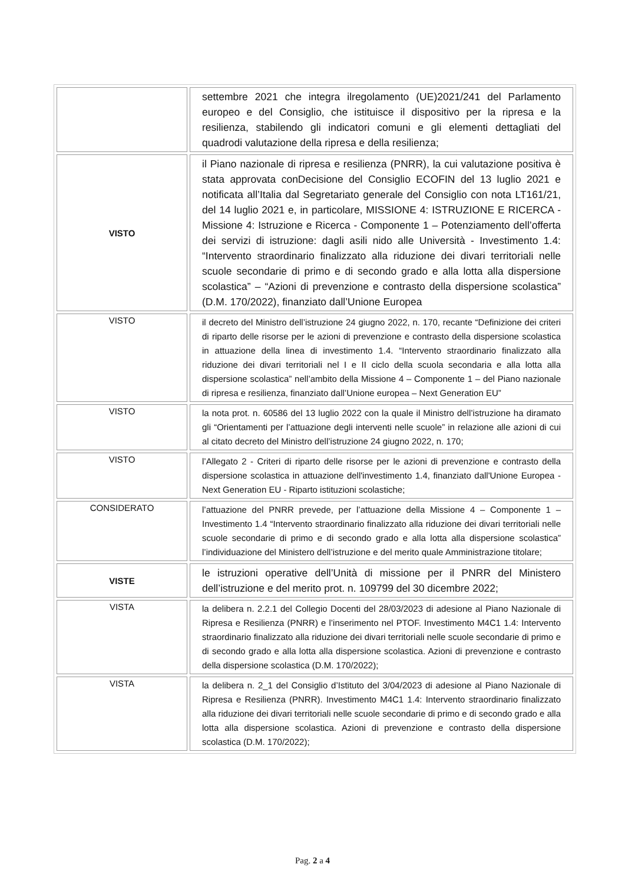| | settembre 2021 che integra ilregolamento (UE)2021/241 del Parlamento europeo e del Consiglio, che istituisce il dispositivo per la ripresa e la resilienza, stabilendo gli indicatori comuni e gli elementi dettagliati del quadrodi valutazione della ripresa e della resilienza; |
| VISTO | il Piano nazionale di ripresa e resilienza (PNRR), la cui valutazione positiva è stata approvata conDecisione del Consiglio ECOFIN del 13 luglio 2021 e notificata all’Italia dal Segretariato generale del Consiglio con nota LT161/21, del 14 luglio 2021 e, in particolare, MISSIONE 4: ISTRUZIONE E RICERCA - Missione 4: Istruzione e Ricerca - Componente 1 – Potenziamento dell’offerta dei servizi di istruzione: dagli asili nido alle Università - Investimento 1.4: “Intervento straordinario finalizzato alla riduzione dei divari territoriali nelle scuole secondarie di primo e di secondo grado e alla lotta alla dispersione scolastica” – “Azioni di prevenzione e contrasto della dispersione scolastica” (D.M. 170/2022), finanziato dall’Unione Europea |
| VISTO | il decreto del Ministro dell’istruzione 24 giugno 2022, n. 170, recante “Definizione dei criteri di riparto delle risorse per le azioni di prevenzione e contrasto della dispersione scolastica in attuazione della linea di investimento 1.4. “Intervento straordinario finalizzato alla riduzione dei divari territoriali nel I e II ciclo della scuola secondaria e alla lotta alla dispersione scolastica” nell’ambito della Missione 4 – Componente 1 – del Piano nazionale di ripresa e resilienza, finanziato dall’Unione europea – Next Generation EU” |
| VISTO | la nota prot. n. 60586 del 13 luglio 2022 con la quale il Ministro dell’istruzione ha diramato gli “Orientamenti per l’attuazione degli interventi nelle scuole” in relazione alle azioni di cui al citato decreto del Ministro dell’istruzione 24 giugno 2022, n. 170; |
| VISTO | l’Allegato 2 - Criteri di riparto delle risorse per le azioni di prevenzione e contrasto della dispersione scolastica in attuazione dell'investimento 1.4, finanziato dall'Unione Europea - Next Generation EU - Riparto istituzioni scolastiche; |
| CONSIDERATO | l’attuazione del PNRR prevede, per l’attuazione della Missione 4 – Componente 1 – Investimento 1.4 “Intervento straordinario finalizzato alla riduzione dei divari territoriali nelle scuole secondarie di primo e di secondo grado e alla lotta alla dispersione scolastica” l’individuazione del Ministero dell’istruzione e del merito quale Amministrazione titolare; |
| VISTE | le istruzioni operative dell’Unità di missione per il PNRR del Ministero dell’istruzione e del merito prot. n. 109799 del 30 dicembre 2022; |
| VISTA | la delibera n. 2.2.1 del Collegio Docenti del 28/03/2023 di adesione al Piano Nazionale di Ripresa e Resilienza (PNRR) e l’inserimento nel PTOF. Investimento M4C1 1.4: Intervento straordinario finalizzato alla riduzione dei divari territoriali nelle scuole secondarie di primo e di secondo grado e alla lotta alla dispersione scolastica. Azioni di prevenzione e contrasto della dispersione scolastica (D.M. 170/2022); |
| VISTA | la delibera n. 2_1 del Consiglio d’Istituto del 3/04/2023 di adesione al Piano Nazionale di Ripresa e Resilienza (PNRR). Investimento M4C1 1.4: Intervento straordinario finalizzato alla riduzione dei divari territoriali nelle scuole secondarie di primo e di secondo grado e alla lotta alla dispersione scolastica. Azioni di prevenzione e contrasto della dispersione scolastica (D.M. 170/2022); |
Pag. 2 a 4